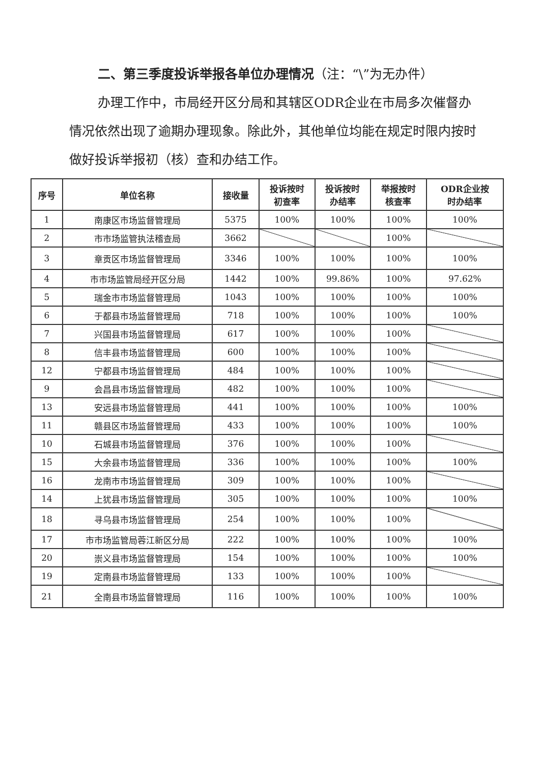二、第三季度投诉举报各单位办理情况（注：“\”为无办件）
办理工作中，市局经开区分局和其辖区ODR企业在市局多次催督办情况依然出现了逾期办理现象。除此外，其他单位均能在规定时限内按时做好投诉举报初（核）查和办结工作。
| 序号 | 单位名称 | 接收量 | 投诉按时 初查率 | 投诉按时 办结率 | 举报按时 核查率 | ODR企业按 时办结率 |
| --- | --- | --- | --- | --- | --- | --- |
| 1 | 南康区市场监督管理局 | 5375 | 100% | 100% | 100% | 100% |
| 2 | 市市场监管执法稽查局 | 3662 | | | 100% | |
| 3 | 章贡区市场监督管理局 | 3346 | 100% | 100% | 100% | 100% |
| 4 | 市市场监管局经开区分局 | 1442 | 100% | 99.86% | 100% | 97.62% |
| 5 | 瑞金市市场监督管理局 | 1043 | 100% | 100% | 100% | 100% |
| 6 | 于都县市场监督管理局 | 718 | 100% | 100% | 100% | 100% |
| 7 | 兴国县市场监督管理局 | 617 | 100% | 100% | 100% | |
| 8 | 信丰县市场监督管理局 | 600 | 100% | 100% | 100% | |
| 12 | 宁都县市场监督管理局 | 484 | 100% | 100% | 100% | |
| 9 | 会昌县市场监督管理局 | 482 | 100% | 100% | 100% | |
| 13 | 安远县市场监督管理局 | 441 | 100% | 100% | 100% | 100% |
| 11 | 赣县区市场监督管理局 | 433 | 100% | 100% | 100% | 100% |
| 10 | 石城县市场监督管理局 | 376 | 100% | 100% | 100% | |
| 15 | 大余县市场监督管理局 | 336 | 100% | 100% | 100% | 100% |
| 16 | 龙南市市场监督管理局 | 309 | 100% | 100% | 100% | |
| 14 | 上犹县市场监督管理局 | 305 | 100% | 100% | 100% | 100% |
| 18 | 寻乌县市场监督管理局 | 254 | 100% | 100% | 100% | |
| 17 | 市市场监管局蓉江新区分局 | 222 | 100% | 100% | 100% | 100% |
| 20 | 崇义县市场监督管理局 | 154 | 100% | 100% | 100% | 100% |
| 19 | 定南县市场监督管理局 | 133 | 100% | 100% | 100% | |
| 21 | 全南县市场监督管理局 | 116 | 100% | 100% | 100% | 100% |